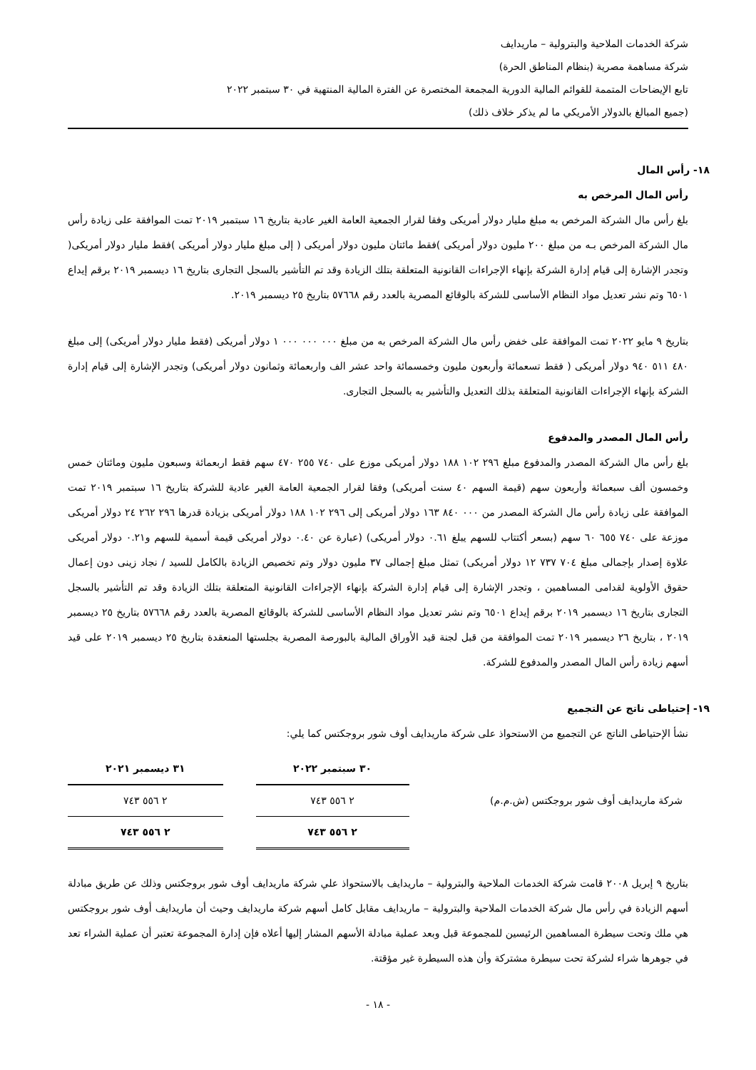شركة الخدمات الملاحية والبترولية – ماريدايف
شركة مساهمة مصرية (بنظام المناطق الحرة)
تابع الإيضاحات المتممة للقوائم المالية الدورية المجمعة المختصرة عن الفترة المالية المنتهية في ٣٠ سبتمبر ٢٠٢٢
(جميع المبالغ بالدولار الأمريكي ما لم يذكر خلاف ذلك)
١٨- رأس المال
رأس المال المرخص به
بلغ رأس مال الشركة المرخص به مبلغ مليار دولار أمريكى وفقا لقرار الجمعية العامة الغير عادية بتاريخ ١٦ سبتمبر ٢٠١٩ تمت الموافقة على زيادة رأس مال الشركة المرخص بـه من مبلغ ٢٠٠ مليون دولار أمريكى )فقط مائتان مليون دولار أمريكى ( إلى مبلغ مليار دولار أمريكى )فقط مليار دولار أمريكى( وتجدر الإشارة إلى قيام إدارة الشركة بإنهاء الإجراءات القانونية المتعلقة بتلك الزيادة وقد تم التأشير بالسجل التجارى بتاريخ ١٦ ديسمبر ٢٠١٩ برقم إيداع ٦٥٠١ وتم نشر تعديل مواد النظام الأساسى للشركة بالوقائع المصرية بالعدد رقم ٥٧٦٦٨ بتاريخ ٢٥ ديسمبر ٢٠١٩.
بتاريخ ٩ مايو ٢٠٢٢ تمت الموافقة على خفض رأس مال الشركة المرخص به من مبلغ ٠٠٠ ٠٠٠ ٠٠٠ ١ دولار أمريكى (فقط مليار دولار أمريكى) إلى مبلغ ٤٨٠ ٥١١ ٩٤٠ دولار أمريكى ( فقط تسعمائة وأربعون مليون وخمسمائة واحد عشر الف واربعمائة وثمانون دولار أمريكى) وتجدر الإشارة إلى قيام إدارة الشركة بإنهاء الإجراءات القانونية المتعلقة بذلك التعديل والتأشير به بالسجل التجارى.
رأس المال المصدر والمدفوع
بلغ رأس مال الشركة المصدر والمدفوع مبلغ ٢٩٦ ١٠٢ ١٨٨ دولار أمريكى موزع على ٧٤٠ ٢٥٥ ٤٧٠ سهم فقط اربعمائة وسبعون مليون ومائتان خمس وخمسون ألف سبعمائة وأربعون سهم (قيمة السهم ٤٠ سنت أمريكى) وفقا لقرار الجمعية العامة الغير عادية للشركة بتاريخ ١٦ سبتمبر ٢٠١٩ تمت الموافقة على زيادة رأس مال الشركة المصدر من ٠٠٠ ٨٤٠ ١٦٣ دولار أمريكى إلى ٢٩٦ ١٠٢ ١٨٨ دولار أمريكى بزيادة قدرها ٢٩٦ ٢٦٢ ٢٤ دولار أمريكى موزعة على ٧٤٠ ٦٥٥ ٦٠ سهم (بسعر أكتتاب للسهم يبلغ ٠.٦١ دولار أمريكى) (عبارة عن ٠.٤٠ دولار أمريكى قيمة أسمية للسهم و٠.٢١ دولار أمريكى علاوة إصدار بإجمالى مبلغ ٧٠٤ ٧٣٧ ١٢ دولار أمريكى) تمثل مبلغ إجمالى ٣٧ مليون دولار وتم تخصيص الزيادة بالكامل للسيد / نجاد زينى دون إعمال حقوق الأولوية لقدامى المساهمين ، وتجدر الإشارة إلى قيام إدارة الشركة بإنهاء الإجراءات القانونية المتعلقة بتلك الزيادة وقد تم التأشير بالسجل التجارى بتاريخ ١٦ ديسمبر ٢٠١٩ برقم إيداع ٦٥٠١ وتم نشر تعديل مواد النظام الأساسى للشركة بالوقائع المصرية بالعدد رقم ٥٧٦٦٨ بتاريخ ٢٥ ديسمبر ٢٠١٩ ، بتاريخ ٢٦ ديسمبر ٢٠١٩ تمت الموافقة من قبل لجنة قيد الأوراق المالية بالبورصة المصرية بجلستها المنعقدة بتاريخ ٢٥ ديسمبر ٢٠١٩ على قيد أسهم زيادة رأس المال المصدر والمدفوع للشركة.
١٩- إحتياطى ناتج عن التجميع
نشأ الإحتياطى الناتج عن التجميع من الاستحواذ على شركة ماريدايف أوف شور بروجكتس كما يلي:
| | ٣٠ سبتمبر ٢٠٢٢ | | ٣١ ديسمبر ٢٠٢١ |
| شركة ماريدايف أوف شور بروجكتس (ش.م.م) | ٢ ٥٥٦ ٧٤٣ | | ٢ ٥٥٦ ٧٤٣ |
| | ٢ ٥٥٦ ٧٤٣ | | ٢ ٥٥٦ ٧٤٣ |
بتاريخ ٩ إبريل ٢٠٠٨ قامت شركة الخدمات الملاحية والبترولية – ماريدايف بالاستحواذ علي شركة ماريدايف أوف شور بروجكتس وذلك عن طريق مبادلة أسهم الزيادة في رأس مال شركة الخدمات الملاحية والبترولية – ماريدايف مقابل كامل أسهم شركة ماريدايف وحيث أن ماريدايف أوف شور بروجكتس هي ملك وتحت سيطرة المساهمين الرئيسين للمجموعة قبل وبعد عملية مبادلة الأسهم المشار إليها أعلاه فإن إدارة المجموعة تعتبر أن عملية الشراء تعد في جوهرها شراء لشركة تحت سيطرة مشتركة وأن هذه السيطرة غير مؤقتة.
- ١٨ -